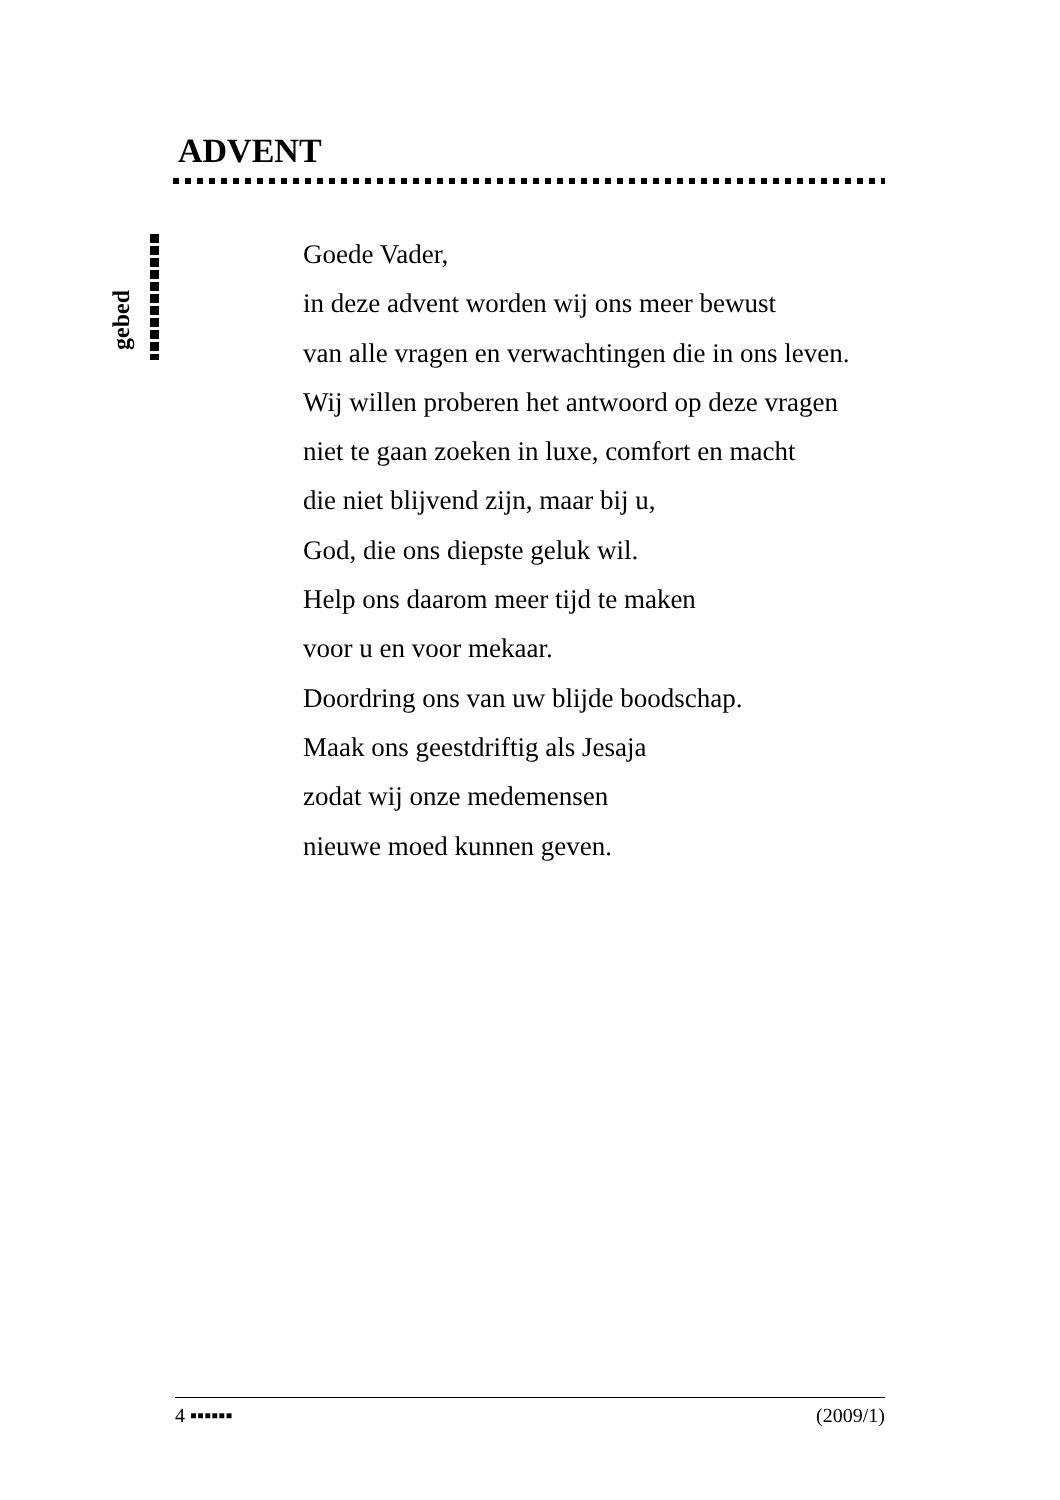ADVENT
gebed
Goede Vader,
in deze advent worden wij ons meer bewust
van alle vragen en verwachtingen die in ons leven.
Wij willen proberen het antwoord op deze vragen
niet te gaan zoeken in luxe, comfort en macht
die niet blijvend zijn, maar bij u,
God, die ons diepste geluk wil.
Help ons daarom meer tijd te maken
voor u en voor mekaar.
Doordring ons van uw blijde boodschap.
Maak ons geestdriftig als Jesaja
zodat wij onze medemensen
nieuwe moed kunnen geven.
4 ▪▪▪▪▪▪ (2009/1)